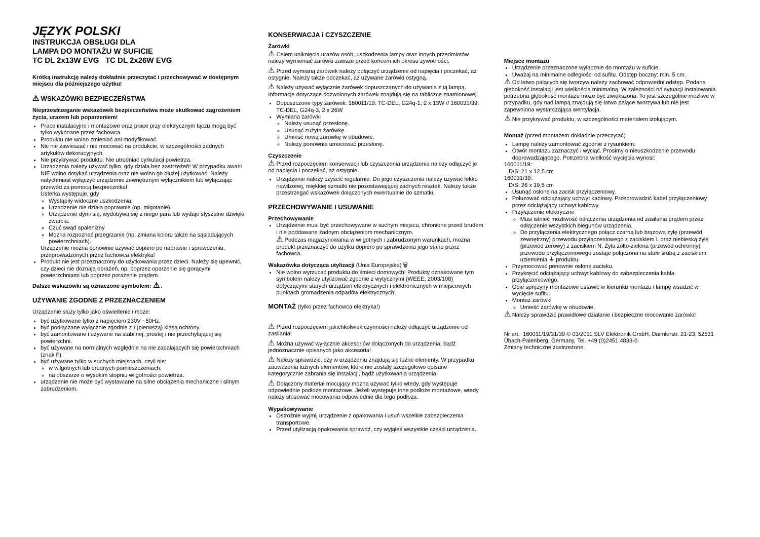JĘZYK POLSKI
INSTRUKCJA OBSŁUGI DLA
LAMPA DO MONTAŻU W SUFICIE
TC DL 2x13W EVG TC DL 2x26W EVG
Krótką instrukcję należy dokładnie przeczytać i przechowywać w dostępnym miejscu dla późniejszego użytku!
⚠ WSKAZÓWKI BEZPIECZEŃSTWA
Nieprzestrzeganie wskazówek bezpieczeństwa może skutkować zagrożeniem życia, urazem lub poparzeniem!
Prace instalacyjne i montażowe oraz prace przy elektrycznym łączu mogą być tylko wykonane przez fachowca.
Produktu nie wolno zmieniać ani modyfikować.
Nic nie zawieszać i nie mocować na produkcie, w szczególności żadnych artykułów dekoracyjnych.
Nie przykrywać produktu. Nie utrudniać cyrkulacji powietrza.
Urządzenia należy używać tylko, gdy działa bez zastrzeżeń! W przypadku awarii NIE wolno dotykać urządzenia oraz nie wolno go dłużej użytkować. Należy natychmiast wyłączyć urządzenie zewnętrznym wyłącznikiem lub wyłączając przewód za pomocą bezpiecznika!
Usterka występuje, gdy
Wystąpiły widoczne uszkodzenia.
Urządzenie nie działa poprawnie (np. migotanie).
Urządzenie dymi się, wydobywa się z niego para lub wydaje słyszalne dźwięki zwarcia.
Czuć swąd spalenizny
Można rozpoznać przegrzanie (np. zmiana koloru także na sąsiadujących powierzchniach).
Urządzenie można ponownie używać dopiero po naprawie i sprawdzeniu, przeprowadzonych przez fachowca elektryka!
Produkt nie jest przeznaczony do użytkowania przez dzieci. Należy się upewnić, czy dzieci nie doznają obrażeń, np. poprzez oparzenie się gorącymi powierzchniami lub poprzez porażenie prądem.
Dalsze wskazówki są oznaczone symbolem: ⚠ .
UŻYWANIE ZGODNE Z PRZEZNACZENIEM
Urządzenie służy tylko jako oświetlenie i może:
być użytkowane tylko z napięciem 230V ~50Hz.
być podłączane wyłącznie zgodnie z I (pierwszą) klasą ochrony.
być zamontowane i używane na stabilnej, prostej i nie przechylającej się powierzchni.
być używane na normalnych względnie na nie zapalających się powierzchniach (znak F).
być używane tylko w suchych miejscach, czyli nie:
w wilgotnych lub brudnych pomieszczeniach.
na obszarze o wysokim stopniu wilgotności powietrza.
urządzenie nie może być wystawiane na silne obciążenia mechaniczne i silnym zabrudzeniom.
KONSERWACJA i CZYSZCZENIE
Żarówki
⚠ Celem uniknięcia urazów osób, uszkodzenia lampy oraz innych przedmiotów należy wymieniać żarówki zawsze przed końcem ich okresu żywotności.
⚠ Przed wymianą żarówek należy odłączyć urządzenie od napięcia i poczekać, aż ostygnie. Należy także odczekać, aż używane żarówki ostygną.
⚠ Należy używać wyłącznie żarówek dopuszczanych do używania z tą lampą. Informacje dotyczące dozwolonych żarówek znajdują się na tabliczce znamionowej.
Dopuszczone typy żarówek: 160011/19: TC-DEL, G24q-1, 2 x 13W // 160031/39: TC-DEL, G24q-3, 2 x 26W
Wymiana żarówki
Należy usunąć przesłonę.
Usunąć zużytą żarówkę.
Umieść nową żarówkę w obudowie.
Należy ponownie umocować przesłonę.
Czyszczenie
⚠ Przed rozpoczęciem konserwacji lub czyszczenia urządzenia należy odłączyć je od napięcia i poczekać, aż ostygnie.
Urządzenie należy czyścić regularnie. Do jego czyszczenia należy używać lekko nawilżonej, miękkiej szmatki nie pozostawiającej żadnych resztek. Należy także przestrzegać wskazówek dołączonych ewentualnie do szmatki.
PRZECHOWYWANIE I USUWANIE
Przechowywanie
Urządzenie musi być przechowywane w suchym miejscu, chronione przed brudem i nie poddawane żadnym obciążeniom mechanicznym.
⚠ Podczas magazynowania w wilgotnych i zabrudzonym warunkach, można produkt przeznaczyć do użytku dopiero po sprawdzeniu jego stanu przez fachowca.
Wskazówka dotycząca utylizacji (Unia Europejska) 🗑
Nie wolno wyrzucać produktu do śmieci domowych! Produkty oznakowane tym symbolem należy utylizować zgodnie z wytycznymi (WEEE, 2003/108) dotyczącymi starych urządzeń elektrycznych i elektronicznych w miejscowych punktach gromadzenia odpadów elektrycznych!
MONTAŻ (tylko przez fachowca elektryka!)
⚠ Przed rozpoczęciem jakichkolwiek czynności należy odłączyć urządzenie od zasilania!
⚠ Można używać wyłącznie akcesoriów dołączonych do urządzenia, bądź jednoznacznie opisanych jako akcesoria!
⚠ Należy sprawdzić, czy w urządzeniu znajdują się luźne elementy. W przypadku zauważenia luźnych elementów, które nie zostały szczegółowo opisane kategorycznie zabrania się instalacji, bądź użytkowania urządzenia.
⚠ Dołączony materiał mocujący można używać tylko wtedy, gdy występuje odpowiednie podłoże montażowe. Jeżeli występuje inne podłoże montażowe, wtedy należy stosować mocowania odpowiednie dla tego podłoża.
Wypakowywanie
Ostrożnie wyjmij urządzenie z opakowania i usuń wszelkie zabezpieczenia transportowe.
Przed utylizacją opakowania sprawdź, czy wyjąłeś wszystkie części urządzenia.
Miejsce montażu
Urządzenie przeznaczone wyłącznie do montażu w suficie.
Uważaj na minimalne odległości od sufitu. Odstęp boczny: min. 5 cm.
⚠ Od łatwo palących się tworzyw należy zachować odpowiedni odstęp. Podana głębokość instalacji jest wielkością minimalną. W zależności od sytuacji instalowania potrzebna głębokość montażu może być zwiększona. To jest szczególnie możliwe w przypadku, gdy nad lampą znajdują się łatwo palące tworzywa lub nie jest zapewniona wystarczająca wentylacja.
⚠ Nie przykrywać produktu, w szczególności materiałem izolującym.
Montaż (przed montażem dokładnie przeczytać)
Lampę należy zamontować zgodnie z rysunkiem.
Otwór montażu zaznaczyć i wyciąć. Prosimy o nieuszkodzenie przewodu doprowadzającego. Potrzebna wielkość wycięcia wynosi:
160011/19:
D/S: 21 x 12,5 cm
160031/39:
D/S: 26 x 19,5 cm
Usunąć osłonę na zacisk przyłączeniowy.
Poluzować odciążający uchwyt kablowy. Przeprowadzić kabel przyłączeniowy przez odciążający uchwyt kablowy.
Przyłączenie elektryczne
Musi istnieć możliwość odłączenia urządzenia od zasilania prądem przez odłączenie wszystkich biegunów urządzenia.
Do przyłączenia elektrycznego połącz czarną lub brązową żyłę (przewód zewnętrzny) przewodu przyłączeniowego z zaciskiem L oraz niebieską żyłę (przewód zerowy) z zaciskiem N. Żyła żółto-zielona (przewód ochronny) przewodu przyłączeniowego zostaje połączona na stałe śrubą z zaciskiem uziemienia ⏚ produktu.
Przymocować ponownie osłonę zacisku.
Przykręcić odciążający uchwyt kablowy do zabezpieczenia kabla przyłączeniowego.
Obie sprężyny montażowe ustawić w kierunku montażu i lampę wsadzić w wycięcie sufitu.
Montaż żarówki
Umieść żarówkę w obudowie.
⚠ Należy sprawdzić prawidłowe działanie i bezpieczne mocowanie żarówki!
Nr art. 160011/19/31/39 © 03/2011 SLV Elektronik GmbH, Daimlerstr. 21-23, 52531 Übach-Palenberg, Germany, Tel. +49 (0)2451 4833-0.
Zmiany techniczne zastrzeżone.